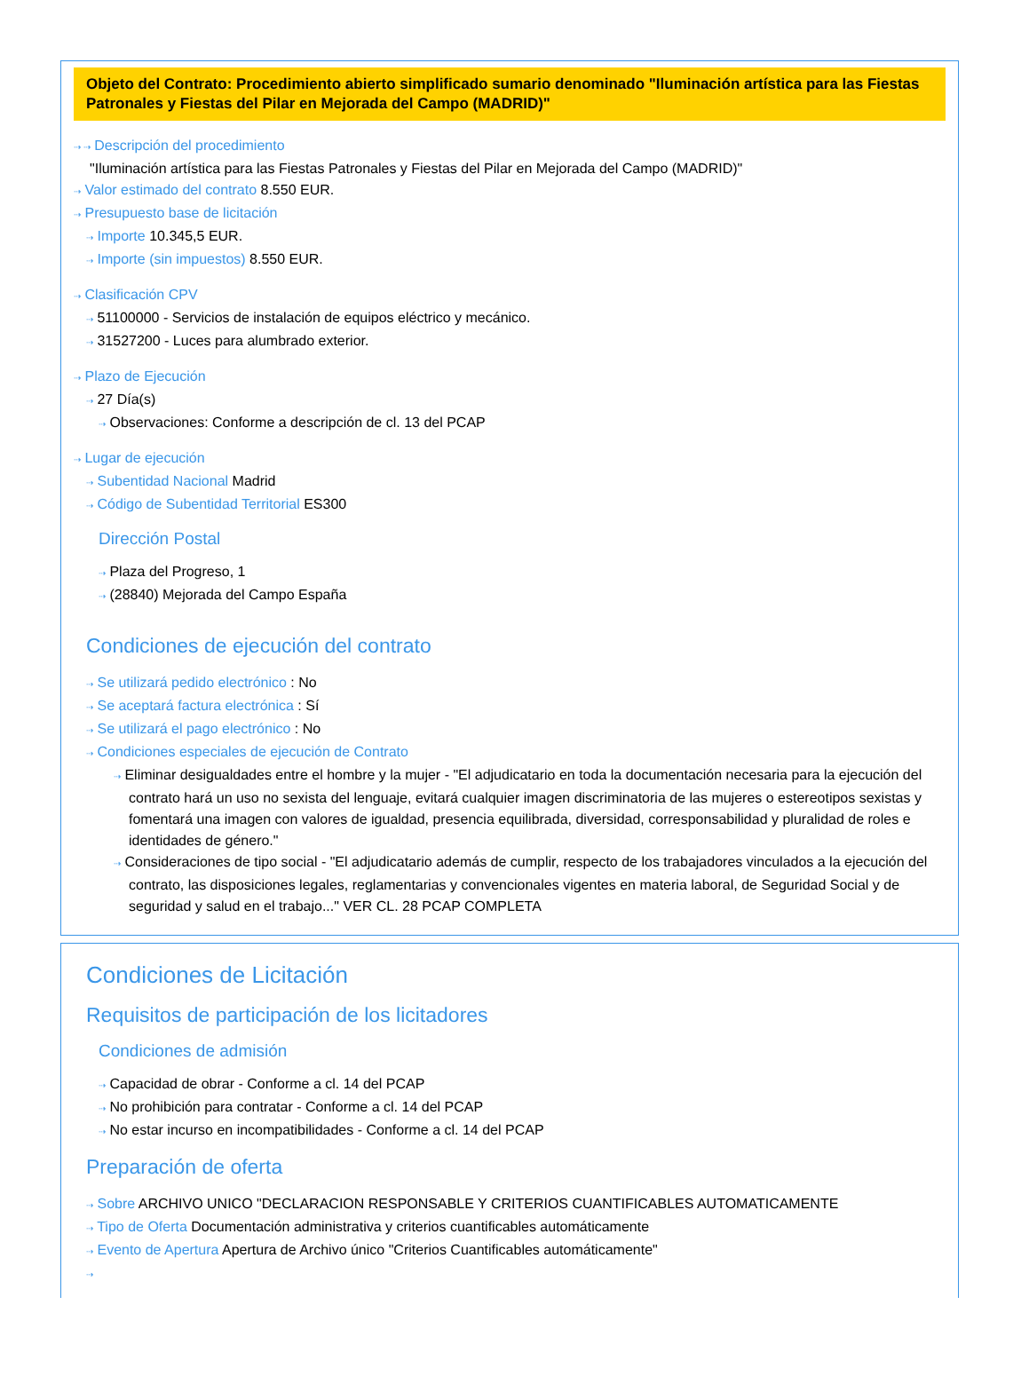Objeto del Contrato: Procedimiento abierto simplificado sumario denominado "Iluminación artística para las Fiestas Patronales y Fiestas del Pilar en Mejorada del Campo (MADRID)"
⇢ ⇢ Descripción del procedimiento
"Iluminación artística para las Fiestas Patronales y Fiestas del Pilar en Mejorada del Campo (MADRID)"
⇢ Valor estimado del contrato 8.550 EUR.
⇢ Presupuesto base de licitación
⇢ Importe 10.345,5 EUR.
⇢ Importe (sin impuestos) 8.550 EUR.
⇢ Clasificación CPV
⇢ 51100000 - Servicios de instalación de equipos eléctrico y mecánico.
⇢ 31527200 - Luces para alumbrado exterior.
⇢ Plazo de Ejecución
⇢ 27 Día(s)
⇢ Observaciones: Conforme a descripción de cl. 13 del PCAP
⇢ Lugar de ejecución
⇢ Subentidad Nacional Madrid
⇢ Código de Subentidad Territorial ES300
Dirección Postal
⇢ Plaza del Progreso, 1
⇢ (28840) Mejorada del Campo España
Condiciones de ejecución del contrato
⇢ Se utilizará pedido electrónico : No
⇢ Se aceptará factura electrónica : Sí
⇢ Se utilizará el pago electrónico : No
⇢ Condiciones especiales de ejecución de Contrato
⇢ Eliminar desigualdades entre el hombre y la mujer - "El adjudicatario en toda la documentación necesaria para la ejecución del contrato hará un uso no sexista del lenguaje, evitará cualquier imagen discriminatoria de las mujeres o estereotipos sexistas y fomentará una imagen con valores de igualdad, presencia equilibrada, diversidad, corresponsabilidad y pluralidad de roles e identidades de género."
⇢ Consideraciones de tipo social - "El adjudicatario además de cumplir, respecto de los trabajadores vinculados a la ejecución del contrato, las disposiciones legales, reglamentarias y convencionales vigentes en materia laboral, de Seguridad Social y de seguridad y salud en el trabajo..." VER CL. 28 PCAP COMPLETA
Condiciones de Licitación
Requisitos de participación de los licitadores
Condiciones de admisión
⇢ Capacidad de obrar - Conforme a cl. 14 del PCAP
⇢ No prohibición para contratar - Conforme a cl. 14 del PCAP
⇢ No estar incurso en incompatibilidades - Conforme a cl. 14 del PCAP
Preparación de oferta
⇢ Sobre ARCHIVO UNICO "DECLARACION RESPONSABLE Y CRITERIOS CUANTIFICABLES AUTOMATICAMENTE
⇢ Tipo de Oferta Documentación administrativa y criterios cuantificables automáticamente
⇢ Evento de Apertura Apertura de Archivo único "Criterios Cuantificables automáticamente"
⇢